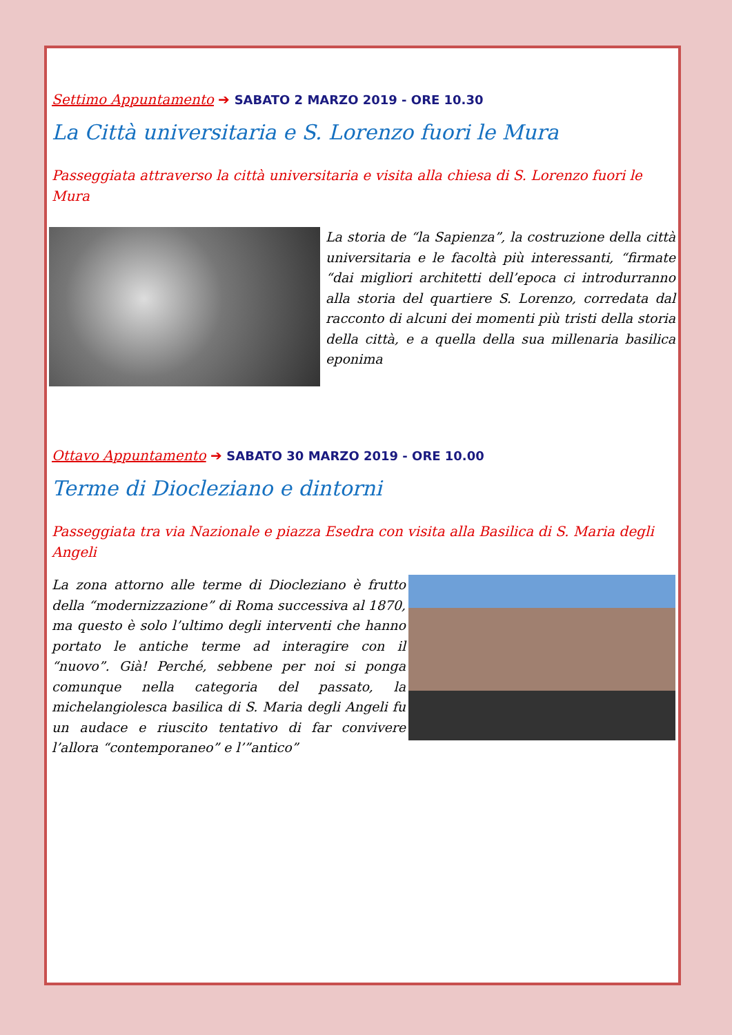Settimo Appuntamento ➔ SABATO 2 MARZO 2019 - ORE 10.30
La Città universitaria e S. Lorenzo fuori le Mura
Passeggiata attraverso la città universitaria e visita alla chiesa di S. Lorenzo fuori le Mura
La storia de “la Sapienza”, la costruzione della città universitaria e le facoltà più interessanti, “firmate “dai migliori architetti dell’epoca ci introdurranno alla storia del quartiere S. Lorenzo, corredata dal racconto di alcuni dei momenti più tristi della storia della città, e a quella della sua millenaria basilica eponima
Ottavo Appuntamento ➔ SABATO 30 MARZO 2019 - ORE 10.00
Terme di Diocleziano e dintorni
Passeggiata tra via Nazionale e piazza Esedra con visita alla Basilica di S. Maria degli Angeli
La zona attorno alle terme di Diocleziano è frutto della “modernizzazione” di Roma successiva al 1870, ma questo è solo l’ultimo degli interventi che hanno portato le antiche terme ad interagire con il “nuovo”. Già! Perché, sebbene per noi si ponga comunque nella categoria del passato, la michelangiolesca basilica di S. Maria degli Angeli fu un audace e riuscito tentativo di far convivere l’allora “contemporaneo” e l’”antico”